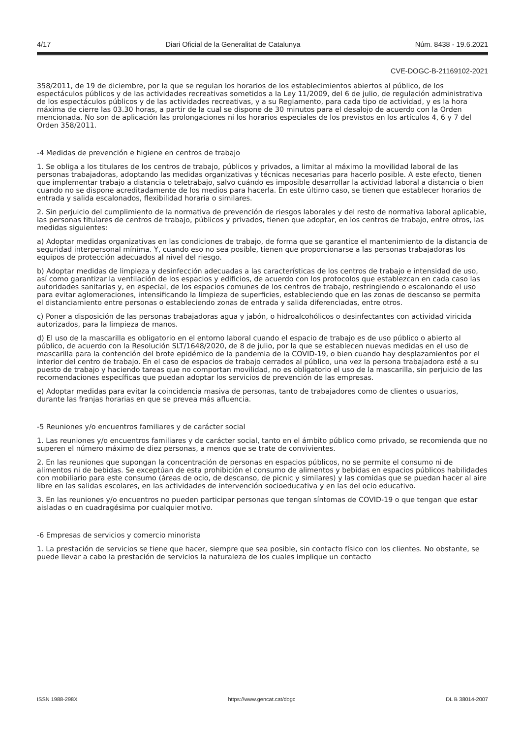4/17 Diari Oficial de la Generalitat de Catalunya Núm. 8438 - 19.6.2021
CVE-DOGC-B-21169102-2021
358/2011, de 19 de diciembre, por la que se regulan los horarios de los establecimientos abiertos al público, de los espectáculos públicos y de las actividades recreativas sometidos a la Ley 11/2009, del 6 de julio, de regulación administrativa de los espectáculos públicos y de las actividades recreativas, y a su Reglamento, para cada tipo de actividad, y es la hora máxima de cierre las 03.30 horas, a partir de la cual se dispone de 30 minutos para el desalojo de acuerdo con la Orden mencionada. No son de aplicación las prolongaciones ni los horarios especiales de los previstos en los artículos 4, 6 y 7 del Orden 358/2011.
-4 Medidas de prevención e higiene en centros de trabajo
1. Se obliga a los titulares de los centros de trabajo, públicos y privados, a limitar al máximo la movilidad laboral de las personas trabajadoras, adoptando las medidas organizativas y técnicas necesarias para hacerlo posible. A este efecto, tienen que implementar trabajo a distancia o teletrabajo, salvo cuándo es imposible desarrollar la actividad laboral a distancia o bien cuando no se dispone acreditadamente de los medios para hacerla. En este último caso, se tienen que establecer horarios de entrada y salida escalonados, flexibilidad horaria o similares.
2. Sin perjuicio del cumplimiento de la normativa de prevención de riesgos laborales y del resto de normativa laboral aplicable, las personas titulares de centros de trabajo, públicos y privados, tienen que adoptar, en los centros de trabajo, entre otros, las medidas siguientes:
a) Adoptar medidas organizativas en las condiciones de trabajo, de forma que se garantice el mantenimiento de la distancia de seguridad interpersonal mínima. Y, cuando eso no sea posible, tienen que proporcionarse a las personas trabajadoras los equipos de protección adecuados al nivel del riesgo.
b) Adoptar medidas de limpieza y desinfección adecuadas a las características de los centros de trabajo e intensidad de uso, así como garantizar la ventilación de los espacios y edificios, de acuerdo con los protocolos que establezcan en cada caso las autoridades sanitarias y, en especial, de los espacios comunes de los centros de trabajo, restringiendo o escalonando el uso para evitar aglomeraciones, intensificando la limpieza de superficies, estableciendo que en las zonas de descanso se permita el distanciamiento entre personas o estableciendo zonas de entrada y salida diferenciadas, entre otros.
c) Poner a disposición de las personas trabajadoras agua y jabón, o hidroalcohólicos o desinfectantes con actividad viricida autorizados, para la limpieza de manos.
d) El uso de la mascarilla es obligatorio en el entorno laboral cuando el espacio de trabajo es de uso público o abierto al público, de acuerdo con la Resolución SLT/1648/2020, de 8 de julio, por la que se establecen nuevas medidas en el uso de mascarilla para la contención del brote epidémico de la pandemia de la COVID-19, o bien cuando hay desplazamientos por el interior del centro de trabajo. En el caso de espacios de trabajo cerrados al público, una vez la persona trabajadora esté a su puesto de trabajo y haciendo tareas que no comportan movilidad, no es obligatorio el uso de la mascarilla, sin perjuicio de las recomendaciones específicas que puedan adoptar los servicios de prevención de las empresas.
e) Adoptar medidas para evitar la coincidencia masiva de personas, tanto de trabajadores como de clientes o usuarios, durante las franjas horarias en que se prevea más afluencia.
-5 Reuniones y/o encuentros familiares y de carácter social
1. Las reuniones y/o encuentros familiares y de carácter social, tanto en el ámbito público como privado, se recomienda que no superen el número máximo de diez personas, a menos que se trate de convivientes.
2. En las reuniones que supongan la concentración de personas en espacios públicos, no se permite el consumo ni de alimentos ni de bebidas. Se exceptúan de esta prohibición el consumo de alimentos y bebidas en espacios públicos habilidades con mobiliario para este consumo (áreas de ocio, de descanso, de picnic y similares) y las comidas que se puedan hacer al aire libre en las salidas escolares, en las actividades de intervención socioeducativa y en las del ocio educativo.
3. En las reuniones y/o encuentros no pueden participar personas que tengan síntomas de COVID-19 o que tengan que estar aisladas o en cuadragésima por cualquier motivo.
-6 Empresas de servicios y comercio minorista
1. La prestación de servicios se tiene que hacer, siempre que sea posible, sin contacto físico con los clientes. No obstante, se puede llevar a cabo la prestación de servicios la naturaleza de los cuales implique un contacto
ISSN 1988-298X https://www.gencat.cat/dogc DL B 38014-2007